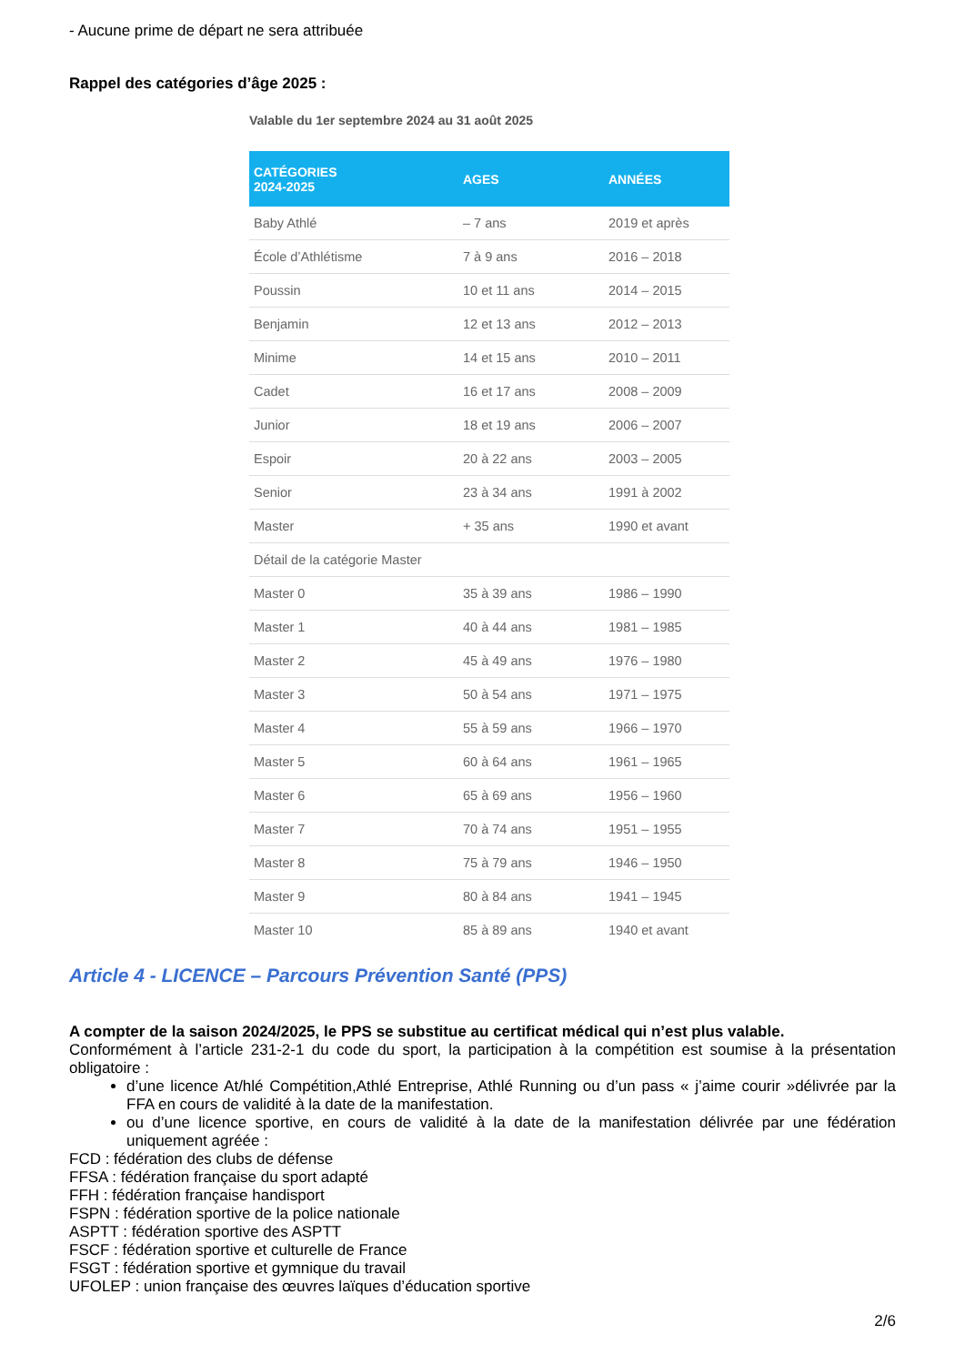- Aucune prime de départ ne sera attribuée
Rappel des catégories d’âge 2025 :
Valable du 1er septembre 2024 au 31 août 2025
| CATÉGORIES 2024-2025 | AGES | ANNÉES |
| --- | --- | --- |
| Baby Athlé | – 7 ans | 2019 et après |
| École d’Athlétisme | 7 à 9 ans | 2016 – 2018 |
| Poussin | 10 et 11 ans | 2014 – 2015 |
| Benjamin | 12 et 13 ans | 2012 – 2013 |
| Minime | 14 et 15 ans | 2010 – 2011 |
| Cadet | 16 et 17 ans | 2008 – 2009 |
| Junior | 18 et 19 ans | 2006 – 2007 |
| Espoir | 20 à 22 ans | 2003 – 2005 |
| Senior | 23 à 34 ans | 1991 à 2002 |
| Master | + 35 ans | 1990 et avant |
| Détail de la catégorie Master | | |
| Master 0 | 35 à 39 ans | 1986 – 1990 |
| Master 1 | 40 à 44 ans | 1981 – 1985 |
| Master 2 | 45 à 49 ans | 1976 – 1980 |
| Master 3 | 50 à 54 ans | 1971 – 1975 |
| Master 4 | 55 à 59 ans | 1966 – 1970 |
| Master 5 | 60 à 64 ans | 1961 – 1965 |
| Master 6 | 65 à 69 ans | 1956 – 1960 |
| Master 7 | 70 à 74 ans | 1951 – 1955 |
| Master 8 | 75 à 79 ans | 1946 – 1950 |
| Master 9 | 80 à 84 ans | 1941 – 1945 |
| Master 10 | 85 à 89 ans | 1940 et avant |
Article 4 - LICENCE – Parcours Prévention Santé (PPS)
A compter de la saison 2024/2025, le PPS se substitue au certificat médical qui n’est plus valable.
Conformément à l’article 231-2-1 du code du sport, la participation à la compétition est soumise à la présentation obligatoire :
d’une licence At/hlé Compétition,Athlé Entreprise, Athlé Running ou d’un pass « j’aime courir »délivrée par la FFA en cours de validité à la date de la manifestation.
ou d’une licence sportive, en cours de validité à la date de la manifestation délivrée par une fédération uniquement agréée :
FCD : fédération des clubs de défense
FFSA : fédération française du sport adapté
FFH : fédération française handisport
FSPN : fédération sportive de la police nationale
ASPTT : fédération sportive des ASPTT
FSCF : fédération sportive et culturelle de France
FSGT : fédération sportive et gymnique du travail
UFOLEP : union française des œuvres laïques d’éducation sportive
2/6